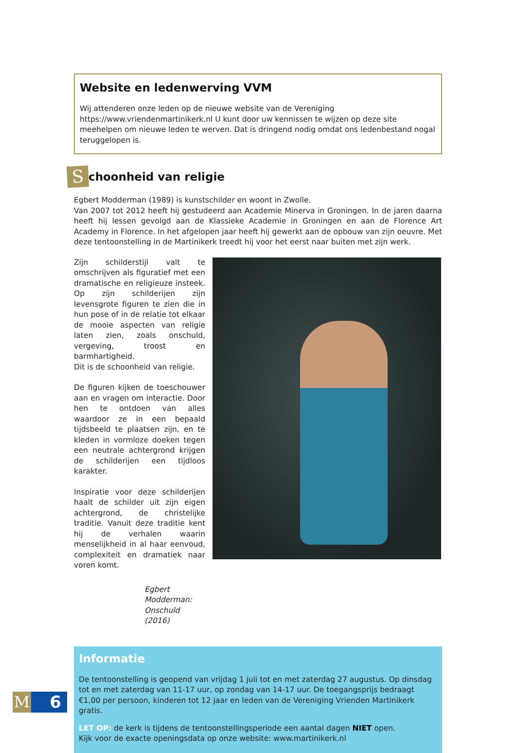Website en ledenwerving VVM
Wij attenderen onze leden op de nieuwe website van de Vereniging https://www.vriendenmartinikerk.nl U kunt door uw kennissen te wijzen op deze site meehelpen om nieuwe leden te werven. Dat is dringend nodig omdat ons ledenbestand nogal teruggelopen is.
S
choonheid van religie
Egbert Modderman (1989) is kunstschilder en woont in Zwolle.
Van 2007 tot 2012 heeft hij gestudeerd aan Academie Minerva in Groningen. In de jaren daarna heeft hij lessen gevolgd aan de Klassieke Academie in Groningen en aan de Florence Art Academy in Florence. In het afgelopen jaar heeft hij gewerkt aan de opbouw van zijn oeuvre. Met deze tentoonstelling in de Martinikerk treedt hij voor het eerst naar buiten met zijn werk.
Zijn schilderstijl valt te omschrijven als figuratief met een dramatische en religieuze insteek. Op zijn schilderijen zijn levensgrote figuren te zien die in hun pose of in de relatie tot elkaar de mooie aspecten van religie laten zien, zoals onschuld, vergeving, troost en barmhartigheid.
Dit is de schoonheid van religie.
De figuren kijken de toeschouwer aan en vragen om interactie. Door hen te ontdoen van alles waardoor ze in een bepaald tijdsbeeld te plaatsen zijn, en te kleden in vormloze doeken tegen een neutrale achtergrond krijgen de schilderijen een tijdloos karakter.
Inspiratie voor deze schilderijen haalt de schilder uit zijn eigen achtergrond, de christelijke traditie. Vanuit deze traditie kent hij de verhalen waarin menselijkheid in al haar eenvoud, complexiteit en dramatiek naar voren komt.
Egbert Modderman:
Onschuld (2016)
Informatie
De tentoonstelling is geopend van vrijdag 1 juli tot en met zaterdag 27 augustus. Op dinsdag tot en met zaterdag van 11-17 uur, op zondag van 14-17 uur. De toegangsprijs bedraagt €1,00 per persoon, kinderen tot 12 jaar en leden van de Vereniging Vrienden Martinikerk gratis.
LET OP: de kerk is tijdens de tentoonstellingsperiode een aantal dagen NIET open.
Kijk voor de exacte openingsdata op onze website: www.martinikerk.nl
M 6